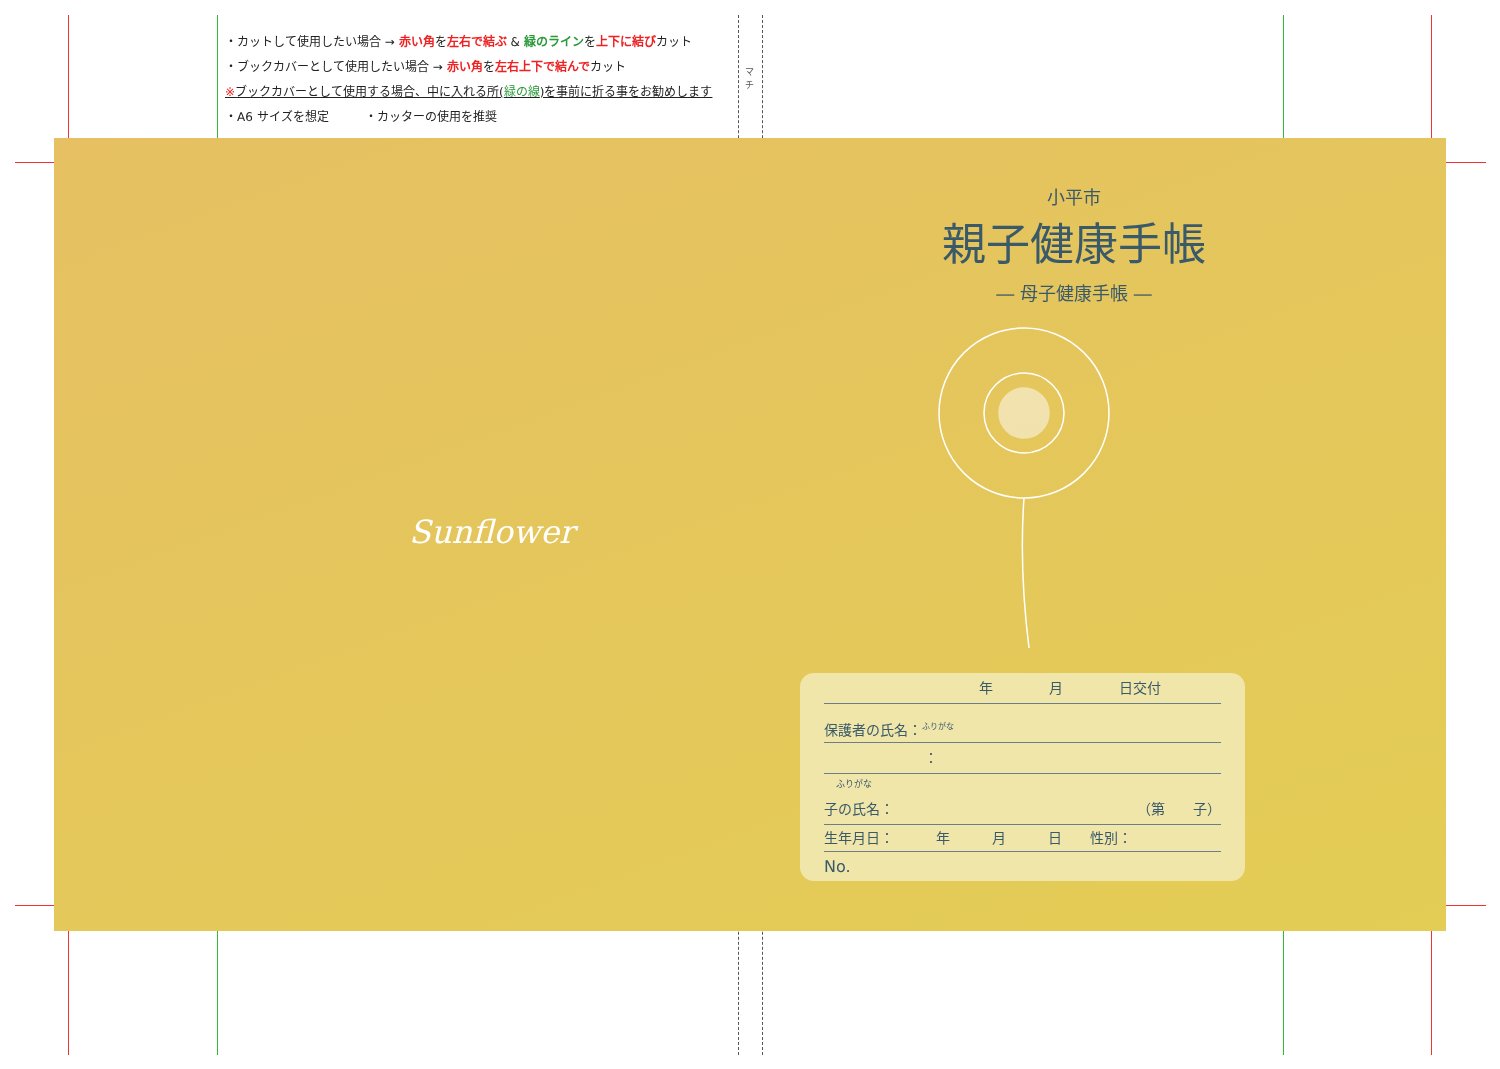・カットして使用したい場合 → 赤い角を左右で結ぶ & 緑のラインを上下に結びカット
・ブックカバーとして使用したい場合 → 赤い角を左右上下で結んでカット
※ブックカバーとして使用する場合、中に入れる所(緑の線)を事前に折る事をお勧めします
・A6 サイズを想定　　　・カッターの使用を推奨
マチ
小平市
親子健康手帳
― 母子健康手帳 ―
Sunflower
年　　　　月　　　　日交付
保護者の氏名：<sup>ふりがな</sup>
：
ふりがな
子の氏名： （第　　子）
生年月日：　　　年　　　月　　　日　　性別：
No.